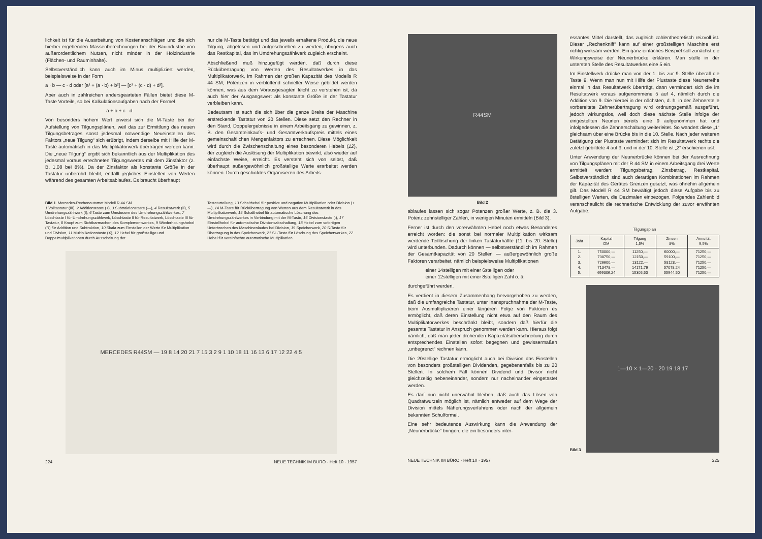lichkeit ist für die Ausarbeitung von Kostenanschlägen und die sich hierbei ergebenden Massenberechnungen bei der Bauindustrie von außerordentlichem Nutzen, nicht minder in der Holzindustrie (Flächen- und Rauminhalte).
Selbstverständlich kann auch im Minus multipliziert werden, beispielsweise in der Form
a · b — c · d oder [a² + (a · b) + b²] — [c² + (c · d) + d²].
Aber auch in zahlreichen andersgearteten Fällen bietet diese M-Taste Vorteile, so bei Kalkulationsaufgaben nach der Formel
a + b + c · d.
Von besonders hohem Wert erweist sich die M-Taste bei der Aufstellung von Tilgungsplänen, weil das zur Ermittlung des neuen Tilgungsbetrages sonst jedesmal notwendige Neueinstellen des Faktors „neue Tilgung“ sich erübrigt, indem derselbe mit Hilfe der M-Taste automatisch in das Multiplikatorwerk übertragen werden kann. Die „neue Tilgung“ ergibt sich bekanntlich aus der Multiplikation des jedesmal voraus errechneten Tilgungswertes mit dem Zinsfaktor (z. B. 1,08 bei 8%). Da der Zinsfaktor als konstante Größe in der Tastatur unberührt bleibt, entfällt jegliches Einstellen von Werten während des gesamten Arbeitsablaufes. Es braucht überhaupt
nur die M-Taste betätigt und das jeweils erhaltene Produkt, die neue Tilgung, abgelesen und aufgeschrieben zu werden; übrigens auch das Restkapital, das im Umdrehungszählwerk zugleich erscheint.
Abschließend muß hinzugefügt werden, daß durch diese Rückübertragung von Werten des Resultatwerkes in das Multiplikatorwerk, im Rahmen der großen Kapazität des Modells R 44 SM, Potenzen in verblüffend schneller Weise gebildet werden können, was aus dem Vorausgesagten leicht zu verstehen ist, da auch hier der Ausgangswert als konstante Größe in der Tastatur verbleiben kann.
Bedeutsam ist auch die sich über die ganze Breite der Maschine erstreckende Tastatur von 20 Stellen. Diese setzt den Rechner in den Stand, Doppelergebnisse in einem Arbeitsgang zu gewinnen, z. B. den Gesamteinkaufs- und Gesamtverkaufspreis mittels eines gemeinschaftlichen Mengenfaktors zu errechnen. Diese Möglichkeit wird durch die Zwischenschaltung eines besonderen Hebels (12), der zugleich die Auslösung der Multiplikation bewirkt, also wieder auf einfachste Weise, erreicht. Es versteht sich von selbst, daß überhaupt außergewöhnlich großstellige Werte erarbeitet werden können. Durch geschicktes Organisieren des Arbeits-
Bild 1. Mercedes-Rechenautomat Modell R 44 SM
1 Volltastatur (III), 2 Additionstaste (+), 3 Subtraktionstaste (—), 4 Resultatwerk (II), 5 Umdrehungszählwerk (I), 6 Taste zum Umsteuern des Umdrehungszählwerkes, 7 Löschtaste I für Umdrehungszählwerk, Löschtaste II für Resultatwerk, Löschtaste III für Tastatur, 8 Knopf zum Sichtbarmachen des Komplementwerkes, 9 Wiederholungshebel (R) für Addition und Subtraktion, 10 Skala zum Einstellen der Werte für Multiplikation und Division, 11 Multiplikationstaste (X), 12 Hebel für großstellige und Doppelmultiplikationen durch Ausschaltung der
Tastaturteilung, 13 Schalthebel für positive und negative Multiplikation oder Division (+ —), 14 M-Taste für Rückübertragung von Werten aus dem Resultatwerk in das Multiplikatorwerk, 15 Schalthebel für automatische Löschung des Umdrehungszählwerkes in Verbindung mit der M-Taste, 16 Divisionstaste (:), 17 Einstellhebel für automatische Divisionsabschaltung, 18 Hebel zum sofortigen Unterbrechen des Maschinenlaufes bei Division, 19 Speicherwerk, 20 S-Taste für Übertragung in das Speicherwerk, 21 SL-Taste für Löschung des Speicherwerkes, 22 Hebel für vereinfachte automatische Multiplikation.
MERCEDES R44SM — 19 8 14 20 21 7 15 3 2 9 1 10 18 11 16 13 6 17 12 22 4 5
224 NEUE TECHNIK IM BÜRO · Heft 10 · 1957
R44SM
Bild 2
ablaufes lassen sich sogar Potenzen großer Werte, z. B. die 3. Potenz zehnstelliger Zahlen, in wenigen Minuten ermitteln (Bild 3).
Ferner ist durch den vorerwähnten Hebel noch etwas Besonderes erreicht worden: die sonst bei normaler Multiplikation wirksam werdende Teillöschung der linken Tastaturhälfte (11. bis 20. Stelle) wird unterbunden. Dadurch können — selbstverständlich im Rahmen der Gesamtkapazität von 20 Stellen — außergewöhnlich große Faktoren verarbeitet, nämlich beispielsweise Multiplikationen
einer 14stelligen mit einer 6stelligen oder
einer 12stelligen mit einer 8stelligen Zahl o. ä;
durchgeführt werden.
Es verdient in diesem Zusammenhang hervorgehoben zu werden, daß die umfangreiche Tastatur, unter Inanspruchnahme der M-Taste, beim Ausmultiplizieren einer längeren Folge von Faktoren es ermöglicht, daß deren Einstellung nicht etwa auf den Raum des Multiplikatorwerkes beschränkt bleibt, sondern daß hierfür die gesamte Tastatur in Anspruch genommen werden kann. Hieraus folgt nämlich, daß man jeder drohenden Kapazitätsüberschreitung durch entsprechendes Einstellen sofort begegnen und gewissermaßen „unbegrenzt“ rechnen kann.
Die 20stellige Tastatur ermöglicht auch bei Division das Einstellen von besonders großstelligen Dividenden, gegebenenfalls bis zu 20 Stellen. In solchem Fall können Dividend und Divisor nicht gleichzeitig nebeneinander, sondern nur nacheinander eingetastet werden.
Es darf nun nicht unerwähnt bleiben, daß auch das Lösen von Quadratwurzeln möglich ist, nämlich entweder auf dem Wege der Division mittels Näherungsverfahrens oder nach der allgemein bekannten Schulformel.
Eine sehr bedeutende Auswirkung kann die Anwendung der „Neunerbrücke“ bringen, die ein besonders inter-
essantes Mittel darstellt, das zugleich zahlentheoretisch reizvoll ist. Dieser „Rechenkniff“ kann auf einer großstelligen Maschine erst richtig wirksam werden. Ein ganz einfaches Beispiel soll zunächst die Wirkungsweise der Neunerbrücke erklären. Man stelle in der untersten Stelle des Resultatwerkes eine 5 ein.
Im Einstellwerk drücke man von der 1. bis zur 9. Stelle überall die Taste 9. Wenn man nun mit Hilfe der Plustaste diese Neunerreihe einmal in das Resultatwerk überträgt, dann vermindert sich die im Resultatwerk voraus aufgenommene 5 auf 4, nämlich durch die Addition von 9. Die hierbei in der nächsten, d. h. in der Zehnerstelle vorbereitete Zehnerübertragung wird ordnungsgemäß ausgeführt, jedoch wirkungslos, weil doch diese nächste Stelle infolge der eingestellten Neunen bereits eine 9 aufgenommen hat und infolgedessen die Zehnerschaltung weiterleitet. So wandert diese „1“ gleichsam über eine Brücke bis in die 10. Stelle. Nach jeder weiteren Betätigung der Plustaste vermindert sich im Resultatwerk rechts die zuletzt gebildete 4 auf 3, und in der 10. Stelle ist „2“ erschienen usf.
Unter Anwendung der Neunerbrücke können bei der Ausrechnung von Tilgungsplänen mit der R 44 SM in einem Arbeitsgang drei Werte ermittelt werden: Tilgungsbetrag, Zinsbetrag, Restkapital. Selbstverständlich sind auch derartigen Kombinationen im Rahmen der Kapazität des Gerätes Grenzen gesetzt, was ohnehin allgemein gilt. Das Modell R 44 SM bewältigt jedoch diese Aufgabe bis zu 8stelligen Werten, die Dezimalen einbezogen. Folgendes Zahlenbild veranschaulicht die rechnerische Entwicklung der zuvor erwähnten Aufgabe.
Tilgungsplan
| Jahr | Kapital DM | Tilgung 1,5% | Zinsen 8% | Annuität 9,5% |
| --- | --- | --- | --- | --- |
| 1. 2. 3. 4. 5. | 750000,— 738750,— 726600,— 713478,— 699306,24 | 11250,— 12150,— 13122,— 14171,76 15305,50 | 60000,— 59100,— 58128,— 57078,24 55944,50 | 71250,— 71250,— 71250,— 71250,— 71250,— |
Bild 3
1—10 × 1—20 · 20 19 18 17
NEUE TECHNIK IM BÜRO · Heft 10 · 1957 225